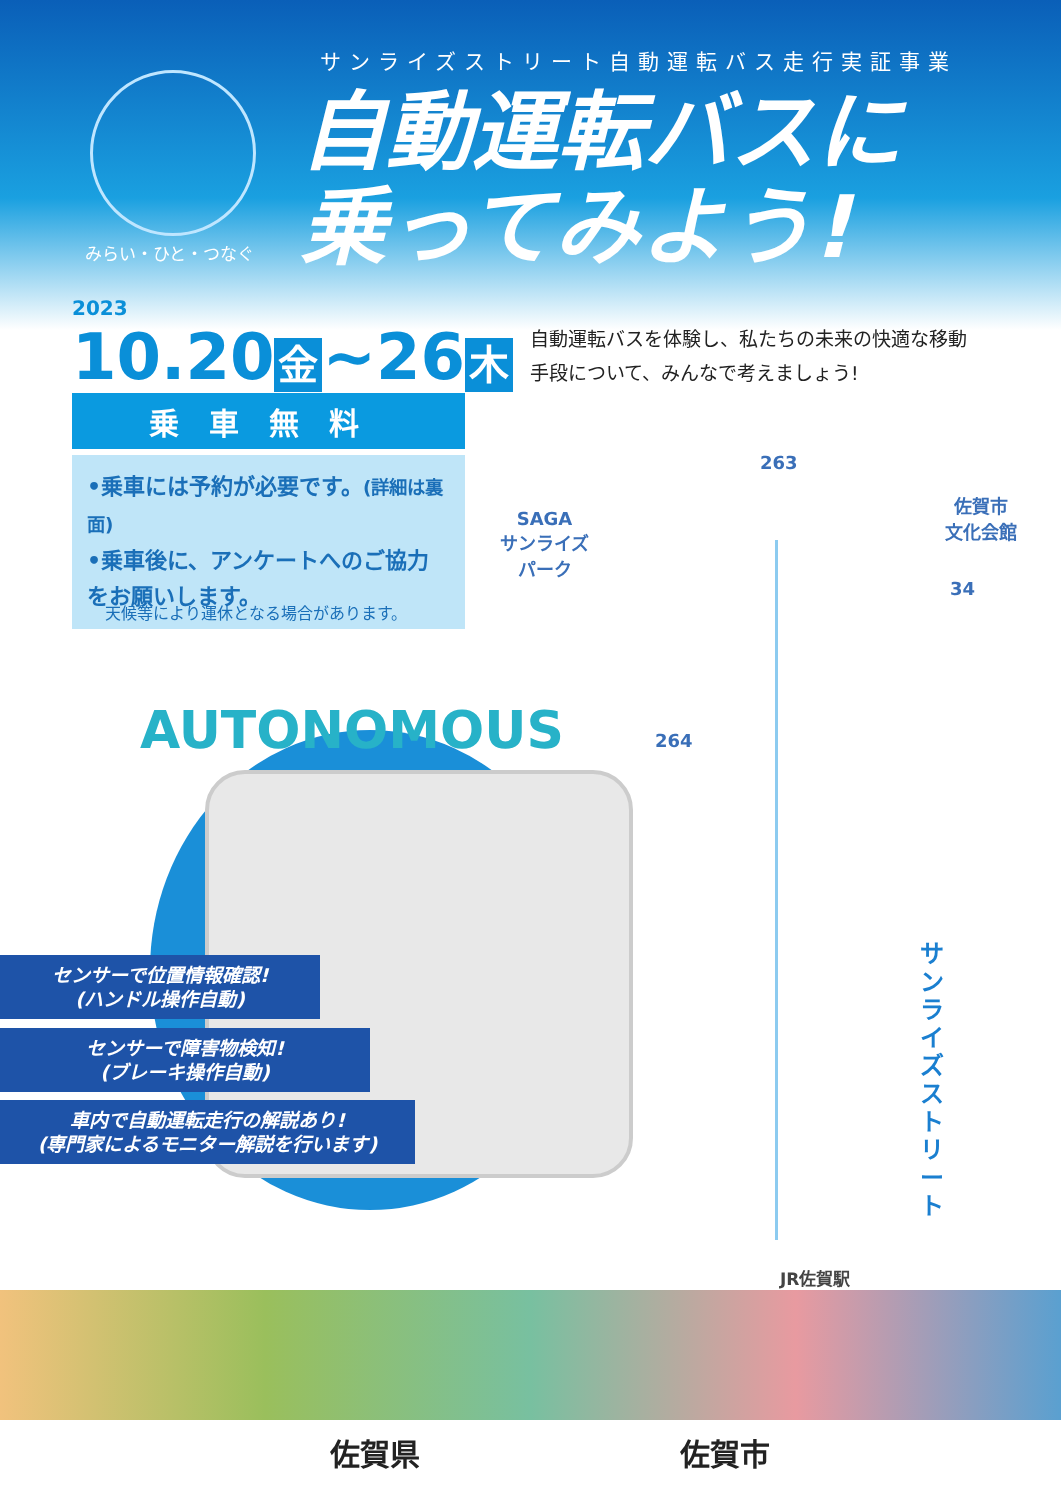みらい・ひと・つなぐ
サンライズストリート自動運転バス走行実証事業
自動運転バスに
乗ってみよう!
2023
10.20 金 ~26 木
乗車無料
•乗車には予約が必要です。(詳細は裏面)
•乗車後に、アンケートへのご協力をお願いします。
天候等により運休となる場合があります。
自動運転バスを体験し、私たちの未来の快適な移動
手段について、みんなで考えましょう!
SAGA
サンライズ
パーク
佐賀市
文化会館
263
34
264
AUTONOMOUS
センサーで位置情報確認!
(ハンドル操作自動)
センサーで障害物検知!
(ブレーキ操作自動)
車内で自動運転走行の解説あり!
(専門家によるモニター解説を行います)
サンライズストリート
JR佐賀駅
佐賀県 佐賀市